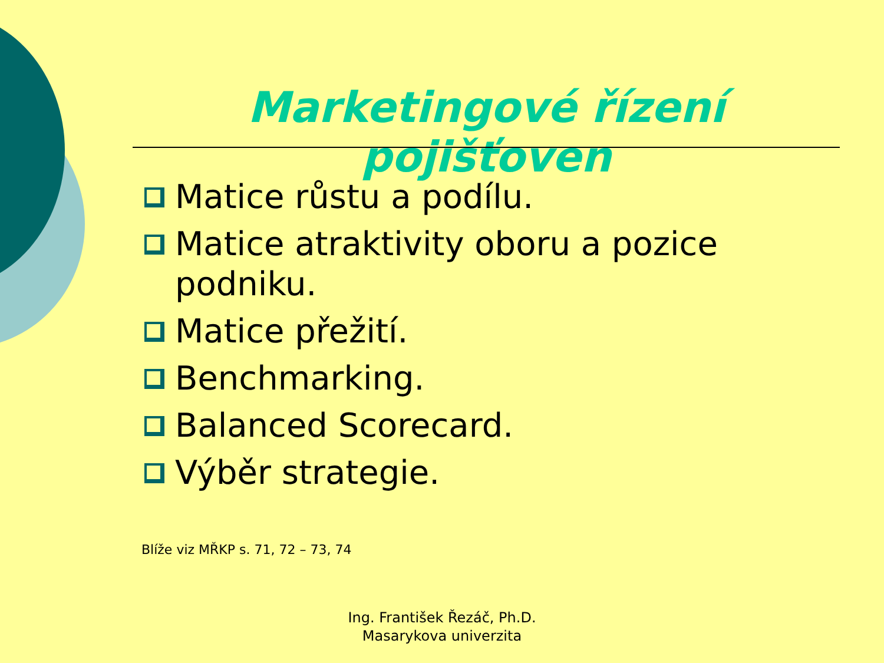Marketingové řízení pojišťoven
Matice růstu a podílu.
Matice atraktivity oboru a pozice podniku.
Matice přežití.
Benchmarking.
Balanced Scorecard.
Výběr strategie.
Blíže viz MŘKP s. 71, 72 – 73, 74
Ing. František Řezáč, Ph.D.
Masarykova univerzita